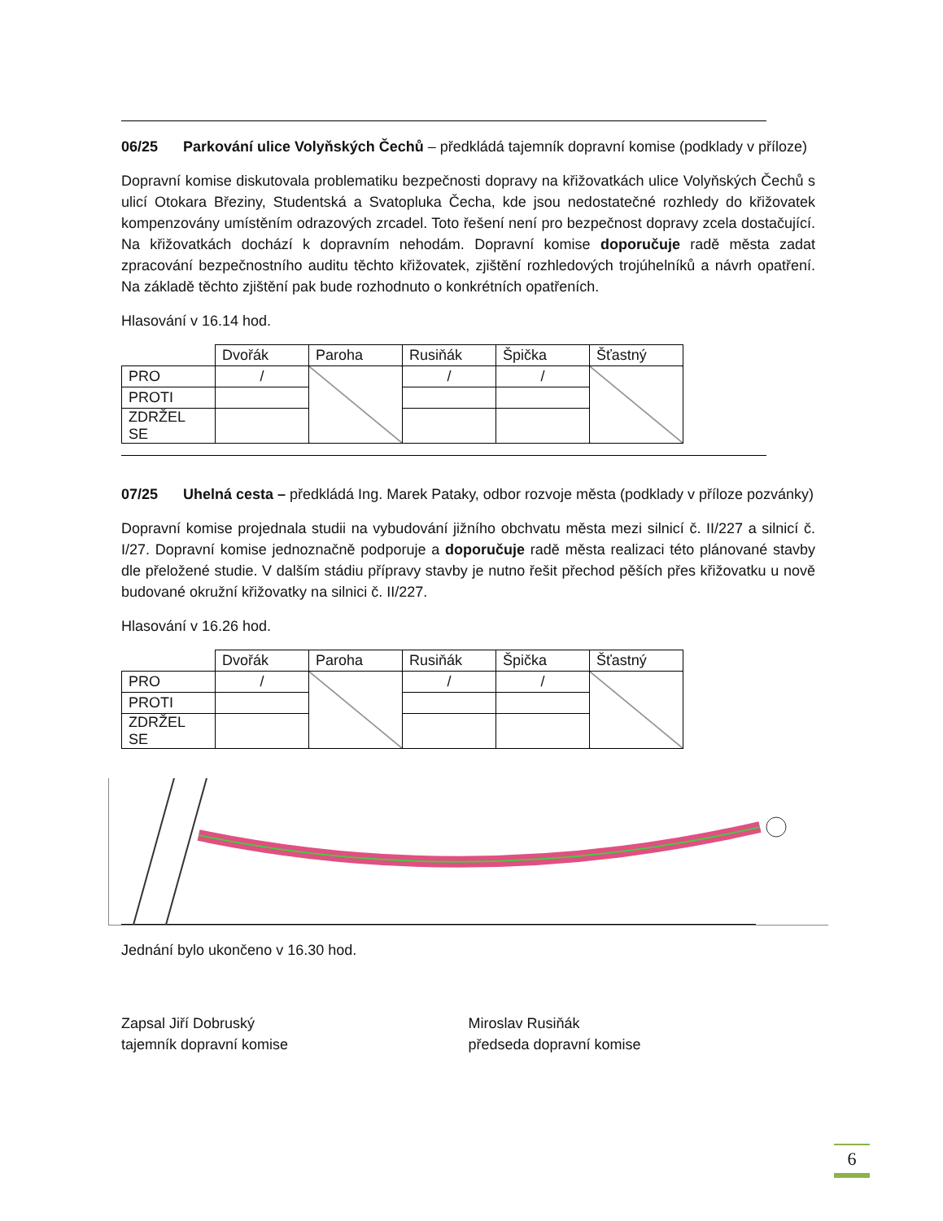06/25 Parkování ulice Volyňských Čechů – předkládá tajemník dopravní komise (podklady v příloze)
Dopravní komise diskutovala problematiku bezpečnosti dopravy na křižovatkách ulice Volyňských Čechů s ulicí Otokara Březiny, Studentská a Svatopluka Čecha, kde jsou nedostatečné rozhledy do křižovatek kompenzovány umístěním odrazových zrcadel. Toto řešení není pro bezpečnost dopravy zcela dostačující. Na křižovatkách dochází k dopravním nehodám. Dopravní komise doporučuje radě města zadat zpracování bezpečnostního auditu těchto křižovatek, zjištění rozhledových trojúhelníků a návrh opatření. Na základě těchto zjištění pak bude rozhodnuto o konkrétních opatřeních.
Hlasování v 16.14 hod.
| | Dvořák | Paroha | Rusiňák | Špička | Šťastný |
| PRO | / | | / | / | |
| PROTI | | | | | |
| ZDRŽEL SE | | | | | |
07/25 Uhelná cesta – předkládá Ing. Marek Pataky, odbor rozvoje města (podklady v příloze pozvánky)
Dopravní komise projednala studii na vybudování jižního obchvatu města mezi silnicí č. II/227 a silnicí č. I/27. Dopravní komise jednoznačně podporuje a doporučuje radě města realizaci této plánované stavby dle přeložené studie. V dalším stádiu přípravy stavby je nutno řešit přechod pěších přes křižovatku u nově budované okružní křižovatky na silnici č. II/227.
Hlasování v 16.26 hod.
| | Dvořák | Paroha | Rusiňák | Špička | Šťastný |
| PRO | / | | / | / | |
| PROTI | | | | | |
| ZDRŽEL SE | | | | | |
Jednání bylo ukončeno v 16.30 hod.
Zapsal Jiří Dobruský
tajemník dopravní komise
Miroslav Rusiňák
předseda dopravní komise
6